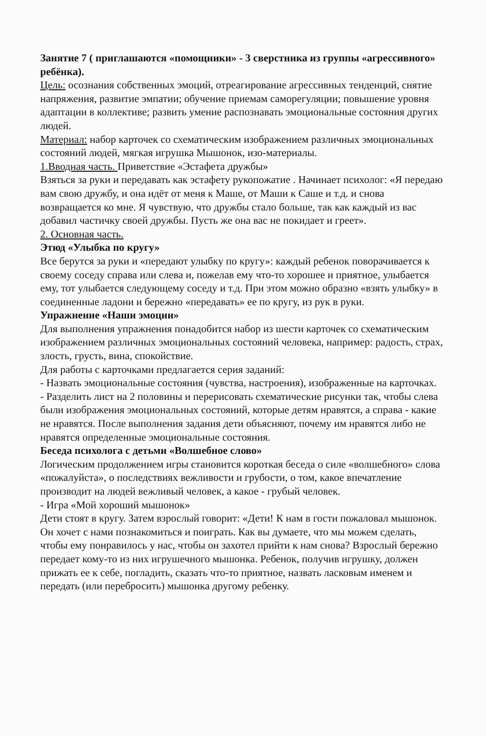Занятие 7 ( приглашаются «помощники» - 3 сверстника из группы «агрессивного» ребёнка).
Цель: осознания собственных эмоций, отреагирование агрессивных тенденций, снятие напряжения, развитие эмпатии; обучение приемам саморегуляции; повышение уровня адаптации в коллективе; развить умение распознавать эмоциональные состояния других людей.
Материал: набор карточек со схематическим изображением различных эмоциональных состояний людей, мягкая игрушка Мышонок, изо-материалы.
1.Вводная часть. Приветствие «Эстафета дружбы»
Взяться за руки и передавать как эстафету рукопожатие . Начинает психолог: «Я передаю вам свою дружбу, и она идёт от меня к Маше, от Маши к Саше и т.д. и снова возвращается ко мне. Я чувствую, что дружбы стало больше, так как каждый из вас добавил частичку своей дружбы. Пусть же она вас не покидает и греет».
2. Основная часть.
Этюд «Улыбка по кругу»
Все берутся за руки и «передают улыбку по кругу»: каждый ребенок поворачивается к своему соседу справа или слева и, пожелав ему что-то хорошее и приятное, улыбается ему, тот улыбается следующему соседу и т.д. При этом можно образно «взять улыбку» в соединенные ладони и бережно «передавать» ее по кругу, из рук в руки.
Упражнение «Наши эмоции»
Для выполнения упражнения понадобится набор из шести карточек со схематическим изображением различных эмоциональных состояний человека, например: радость, страх, злость, грусть, вина, спокойствие.
Для работы с карточками предлагается серия заданий:
- Назвать эмоциональные состояния (чувства, настроения), изображенные на карточках.
- Разделить лист на 2 половины и перерисовать схематические рисунки так, чтобы слева были изображения эмоциональных состояний, которые детям нравятся, а справа - какие не нравятся. После выполнения задания дети объясняют, почему им нравятся либо не нравятся определенные эмоциональные состояния.
Беседа психолога с детьми «Волшебное слово»
Логическим продолжением игры становится короткая беседа о силе «волшебного» слова «пожалуйста», о последствиях вежливости и грубости, о том, какое впечатление производит на людей вежливый человек, а какое - грубый человек.
- Игра «Мой хороший мышонок»
Дети стоят в кругу. Затем взрослый говорит: «Дети! К нам в гости пожаловал мышонок. Он хочет с нами познакомиться и поиграть. Как вы думаете, что мы можем сделать, чтобы ему понравилось у нас, чтобы он захотел прийти к нам снова? Взрослый бережно передает кому-то из них игрушечного мышонка. Ребенок, получив игрушку, должен прижать ее к себе, погладить, сказать что-то приятное, назвать ласковым именем и передать (или перебросить) мышонка другому ребенку.